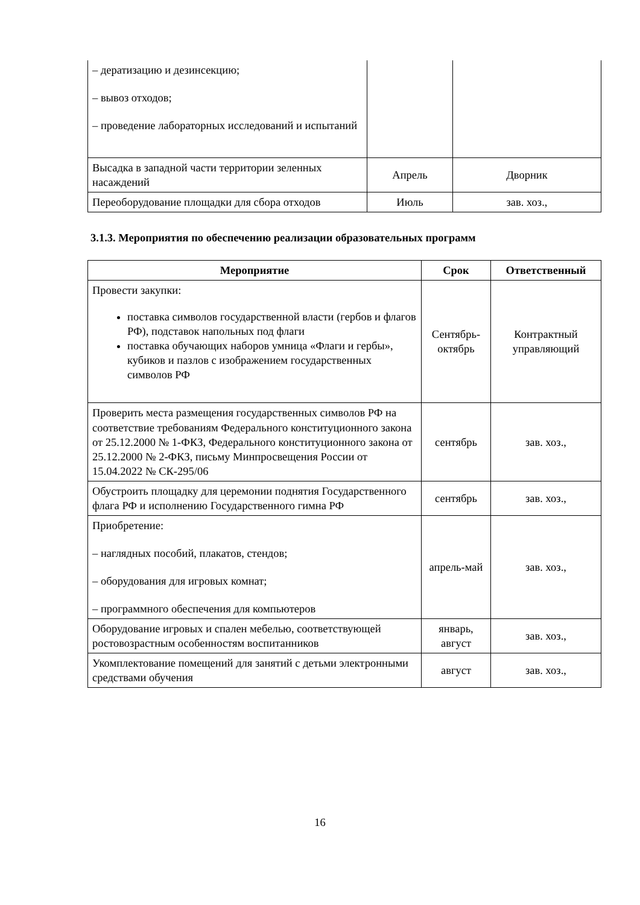| – дератизацию и дезинсекцию; – вывоз отходов; – проведение лабораторных исследований и испытаний | | |
| Высадка в западной части территории зеленных насаждений | Апрель | Дворник |
| Переоборудование площадки для сбора отходов | Июль | зав. хоз., |
3.1.3. Мероприятия по обеспечению реализации образовательных программ
| Мероприятие | Срок | Ответственный |
| --- | --- | --- |
| Провести закупки: поставка символов государственной власти (гербов и флагов РФ), подставок напольных под флаги поставка обучающих наборов умница «Флаги и гербы», кубиков и пазлов с изображением государственных символов РФ | Сентябрь-октябрь | Контрактный управляющий |
| Проверить места размещения государственных символов РФ на соответствие требованиям Федерального конституционного закона от 25.12.2000 № 1-ФКЗ, Федерального конституционного закона от 25.12.2000 № 2-ФКЗ, письму Минпросвещения России от 15.04.2022 № СК-295/06 | сентябрь | зав. хоз., |
| Обустроить площадку для церемонии поднятия Государственного флага РФ и исполнению Государственного гимна РФ | сентябрь | зав. хоз., |
| Приобретение: – наглядных пособий, плакатов, стендов; – оборудования для игровых комнат; – программного обеспечения для компьютеров | апрель-май | зав. хоз., |
| Оборудование игровых и спален мебелью, соответствующей ростовозрастным особенностям воспитанников | январь, август | зав. хоз., |
| Укомплектование помещений для занятий с детьми электронными средствами обучения | август | зав. хоз., |
16